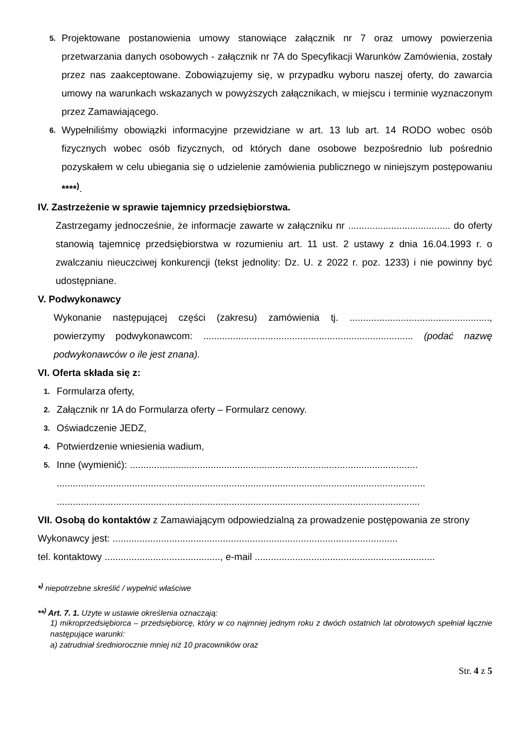5. Projektowane postanowienia umowy stanowiące załącznik nr 7 oraz umowy powierzenia przetwarzania danych osobowych - załącznik nr 7A do Specyfikacji Warunków Zamówienia, zostały przez nas zaakceptowane. Zobowiązujemy się, w przypadku wyboru naszej oferty, do zawarcia umowy na warunkach wskazanych w powyższych załącznikach, w miejscu i terminie wyznaczonym przez Zamawiającego.
6. Wypełniliśmy obowiązki informacyjne przewidziane w art. 13 lub art. 14 RODO wobec osób fizycznych wobec osób fizycznych, od których dane osobowe bezpośrednio lub pośrednio pozyskałem w celu ubiegania się o udzielenie zamówienia publicznego w niniejszym postępowaniu ****<sup>)</sup>.
IV. Zastrzeżenie w sprawie tajemnicy przedsiębiorstwa.
Zastrzegamy jednocześnie, że informacje zawarte w załączniku nr ...................................... do oferty stanowią tajemnicę przedsiębiorstwa w rozumieniu art. 11 ust. 2 ustawy z dnia 16.04.1993 r. o zwalczaniu nieuczciwej konkurencji (tekst jednolity: Dz. U. z 2022 r. poz. 1233) i nie powinny być udostępniane.
V. Podwykonawcy
Wykonanie następującej części (zakresu) zamówienia tj. ...................................................., powierzymy podwykonawcom: .............................................................................. (podać nazwę podwykonawców o ile jest znana).
VI. Oferta składa się z:
1. Formularza oferty,
2. Załącznik nr 1A do Formularza oferty – Formularz cenowy.
3. Oświadczenie JEDZ,
4. Potwierdzenie wniesienia wadium,
5. Inne (wymienić): ...........................................................................................................
.........................................................................................................................................
.......................................................................................................................................
VII. Osobą do kontaktów z Zamawiającym odpowiedzialną za prowadzenie postępowania ze strony Wykonawcy jest: ..........................................................................................................
tel. kontaktowy ..........................................., e-mail ...................................................................
*<sup>)</sup> niepotrzebne skreślić / wypełnić właściwe
**<sup>)</sup> Art. 7. 1. Użyte w ustawie określenia oznaczają:
1) mikroprzedsiębiorca – przedsiębiorcę, który w co najmniej jednym roku z dwóch ostatnich lat obrotowych spełniał łącznie następujące warunki:
a) zatrudniał średniorocznie mniej niż 10 pracowników oraz
Str. 4 z 5